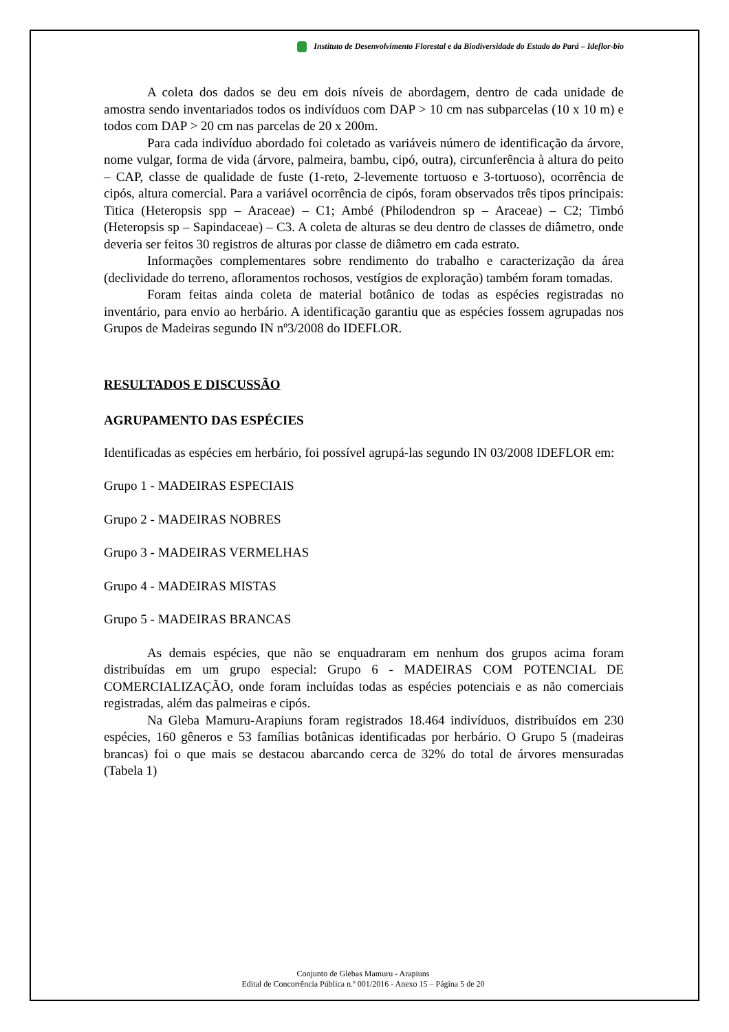Instituto de Desenvolvimento Florestal e da Biodiversidade do Estado do Pará – Ideflor-bio
A coleta dos dados se deu em dois níveis de abordagem, dentro de cada unidade de amostra sendo inventariados todos os indivíduos com DAP > 10 cm nas subparcelas (10 x 10 m) e todos com DAP > 20 cm nas parcelas de 20 x 200m.
Para cada indivíduo abordado foi coletado as variáveis número de identificação da árvore, nome vulgar, forma de vida (árvore, palmeira, bambu, cipó, outra), circunferência à altura do peito – CAP, classe de qualidade de fuste (1-reto, 2-levemente tortuoso e 3-tortuoso), ocorrência de cipós, altura comercial. Para a variável ocorrência de cipós, foram observados três tipos principais: Titica (Heteropsis spp – Araceae) – C1; Ambé (Philodendron sp – Araceae) – C2; Timbó (Heteropsis sp – Sapindaceae) – C3. A coleta de alturas se deu dentro de classes de diâmetro, onde deveria ser feitos 30 registros de alturas por classe de diâmetro em cada estrato.
Informações complementares sobre rendimento do trabalho e caracterização da área (declividade do terreno, afloramentos rochosos, vestígios de exploração) também foram tomadas.
Foram feitas ainda coleta de material botânico de todas as espécies registradas no inventário, para envio ao herbário. A identificação garantiu que as espécies fossem agrupadas nos Grupos de Madeiras segundo IN nº3/2008 do IDEFLOR.
RESULTADOS E DISCUSSÃO
AGRUPAMENTO DAS ESPÉCIES
Identificadas as espécies em herbário, foi possível agrupá-las segundo IN 03/2008 IDEFLOR em:
Grupo 1 - MADEIRAS ESPECIAIS
Grupo 2 - MADEIRAS NOBRES
Grupo 3 - MADEIRAS VERMELHAS
Grupo 4 - MADEIRAS MISTAS
Grupo 5 - MADEIRAS BRANCAS
As demais espécies, que não se enquadraram em nenhum dos grupos acima foram distribuídas em um grupo especial: Grupo 6 - MADEIRAS COM POTENCIAL DE COMERCIALIZAÇÃO, onde foram incluídas todas as espécies potenciais e as não comerciais registradas, além das palmeiras e cipós.
Na Gleba Mamuru-Arapiuns foram registrados 18.464 indivíduos, distribuídos em 230 espécies, 160 gêneros e 53 famílias botânicas identificadas por herbário. O Grupo 5 (madeiras brancas) foi o que mais se destacou abarcando cerca de 32% do total de árvores mensuradas (Tabela 1)
Conjunto de Glebas Mamuru - Arapiuns
Edital de Concorrência Pública n.º 001/2016 - Anexo 15 – Página 5 de 20